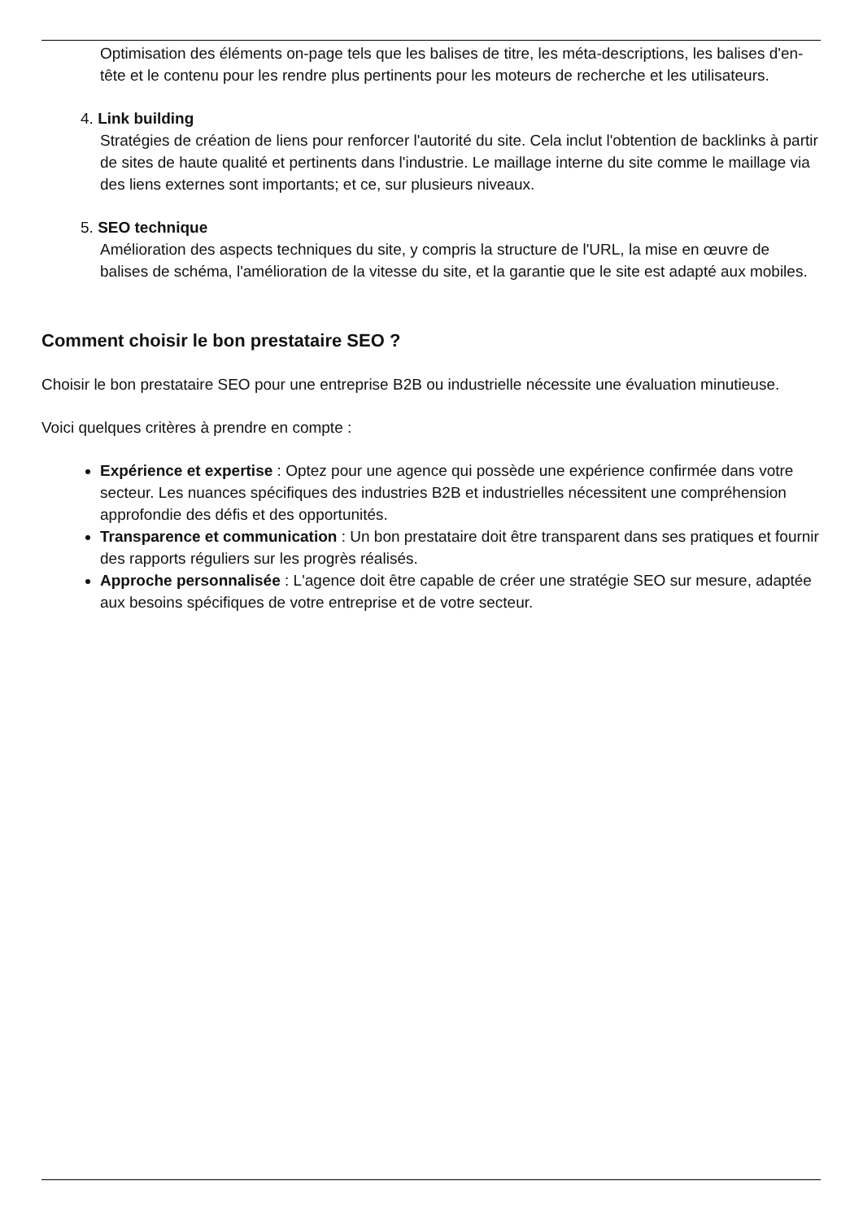Optimisation des éléments on-page tels que les balises de titre, les méta-descriptions, les balises d'en-tête et le contenu pour les rendre plus pertinents pour les moteurs de recherche et les utilisateurs.
4. Link building
Stratégies de création de liens pour renforcer l'autorité du site. Cela inclut l'obtention de backlinks à partir de sites de haute qualité et pertinents dans l'industrie. Le maillage interne du site comme le maillage via des liens externes sont importants; et ce, sur plusieurs niveaux.
5. SEO technique
Amélioration des aspects techniques du site, y compris la structure de l'URL, la mise en œuvre de balises de schéma, l'amélioration de la vitesse du site, et la garantie que le site est adapté aux mobiles.
Comment choisir le bon prestataire SEO ?
Choisir le bon prestataire SEO pour une entreprise B2B ou industrielle nécessite une évaluation minutieuse.
Voici quelques critères à prendre en compte :
Expérience et expertise : Optez pour une agence qui possède une expérience confirmée dans votre secteur. Les nuances spécifiques des industries B2B et industrielles nécessitent une compréhension approfondie des défis et des opportunités.
Transparence et communication : Un bon prestataire doit être transparent dans ses pratiques et fournir des rapports réguliers sur les progrès réalisés.
Approche personnalisée : L'agence doit être capable de créer une stratégie SEO sur mesure, adaptée aux besoins spécifiques de votre entreprise et de votre secteur.